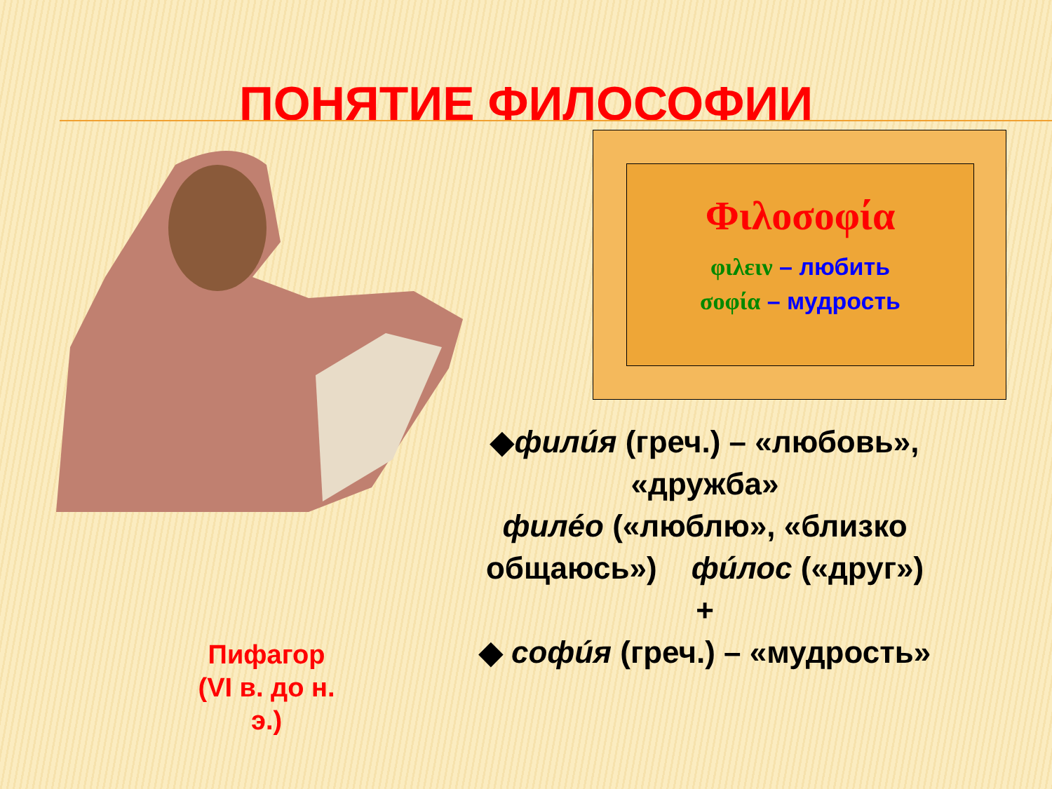ПОНЯТИЕ ФИЛОСОФИИ
Φιλοσοφία
φιλειν – любить
σοφία – мудрость
◆филúя (греч.) – «любовь», «дружба»
филéо («люблю», «близко общаюсь») фúлос («друг»)
+
◆ софúя (греч.) – «мудрость»
Пифагор
(VI в. до н. э.)